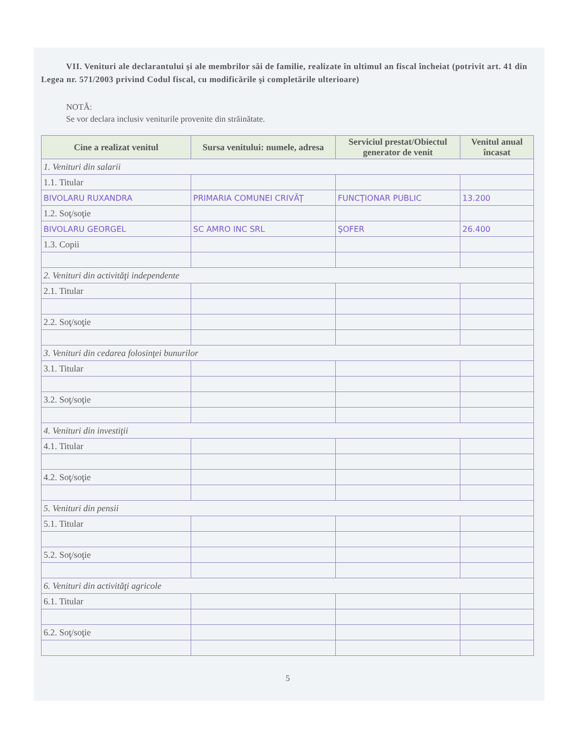VII. Venituri ale declarantului şi ale membrilor săi de familie, realizate în ultimul an fiscal încheiat (potrivit art. 41 din Legea nr. 571/2003 privind Codul fiscal, cu modificările şi completările ulterioare)
NOTĂ:
Se vor declara inclusiv veniturile provenite din străinătate.
| Cine a realizat venitul | Sursa venitului: numele, adresa | Serviciul prestat/Obiectul generator de venit | Venitul anual încasat |
| --- | --- | --- | --- |
| 1. Venituri din salarii | | | |
| 1.1. Titular | | | |
| BIVOLARU RUXANDRA | PRIMARIA COMUNEI CRIVĂŢ | FUNCŢIONAR PUBLIC | 13.200 |
| 1.2. Soţ/soţie | | | |
| BIVOLARU GEORGEL | SC AMRO INC SRL | ŞOFER | 26.400 |
| 1.3. Copii | | | |
| 2. Venituri din activităţi independente | | | |
| 2.1. Titular | | | |
| 2.2. Soţ/soţie | | | |
| 3. Venituri din cedarea folosinţei bunurilor | | | |
| 3.1. Titular | | | |
| 3.2. Soţ/soţie | | | |
| 4. Venituri din investiţii | | | |
| 4.1. Titular | | | |
| 4.2. Soţ/soţie | | | |
| 5. Venituri din pensii | | | |
| 5.1. Titular | | | |
| 5.2. Soţ/soţie | | | |
| 6. Venituri din activităţi agricole | | | |
| 6.1. Titular | | | |
| 6.2. Soţ/soţie | | | |
5